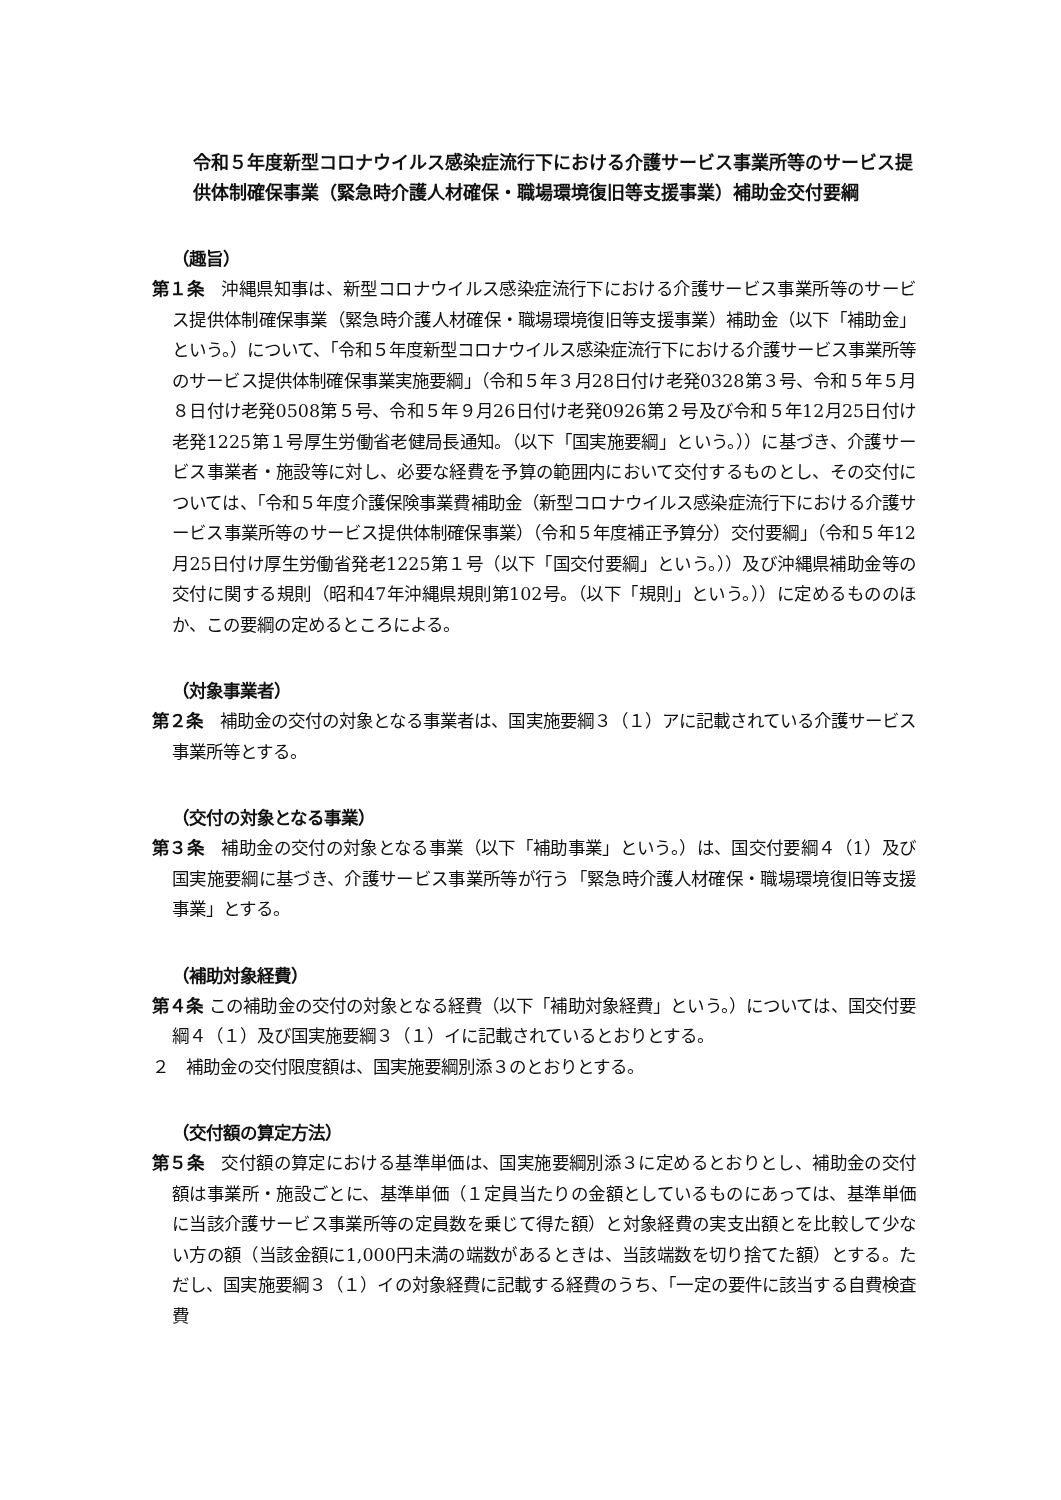令和５年度新型コロナウイルス感染症流行下における介護サービス事業所等のサービス提供体制確保事業（緊急時介護人材確保・職場環境復旧等支援事業）補助金交付要綱
（趣旨）
第１条　沖縄県知事は、新型コロナウイルス感染症流行下における介護サービス事業所等のサービス提供体制確保事業（緊急時介護人材確保・職場環境復旧等支援事業）補助金（以下「補助金」という。）について、「令和５年度新型コロナウイルス感染症流行下における介護サービス事業所等のサービス提供体制確保事業実施要綱」（令和５年３月28日付け老発0328第３号、令和５年５月８日付け老発0508第５号、令和５年９月26日付け老発0926第２号及び令和５年12月25日付け老発1225第１号厚生労働省老健局長通知。（以下「国実施要綱」という。））に基づき、介護サービス事業者・施設等に対し、必要な経費を予算の範囲内において交付するものとし、その交付については、「令和５年度介護保険事業費補助金（新型コロナウイルス感染症流行下における介護サービス事業所等のサービス提供体制確保事業）（令和５年度補正予算分）交付要綱」（令和５年12月25日付け厚生労働省発老1225第１号（以下「国交付要綱」という。））及び沖縄県補助金等の交付に関する規則（昭和47年沖縄県規則第102号。（以下「規則」という。））に定めるもののほか、この要綱の定めるところによる。
（対象事業者）
第２条　補助金の交付の対象となる事業者は、国実施要綱３（１）アに記載されている介護サービス事業所等とする。
（交付の対象となる事業）
第３条　補助金の交付の対象となる事業（以下「補助事業」という。）は、国交付要綱４（1）及び国実施要綱に基づき、介護サービス事業所等が行う「緊急時介護人材確保・職場環境復旧等支援事業」とする。
（補助対象経費）
第４条 この補助金の交付の対象となる経費（以下「補助対象経費」という。）については、国交付要綱４（１）及び国実施要綱３（１）イに記載されているとおりとする。
２　補助金の交付限度額は、国実施要綱別添３のとおりとする。
（交付額の算定方法）
第５条　交付額の算定における基準単価は、国実施要綱別添３に定めるとおりとし、補助金の交付額は事業所・施設ごとに、基準単価（１定員当たりの金額としているものにあっては、基準単価に当該介護サービス事業所等の定員数を乗じて得た額）と対象経費の実支出額とを比較して少ない方の額（当該金額に1,000円未満の端数があるときは、当該端数を切り捨てた額）とする。ただし、国実施要綱３（１）イの対象経費に記載する経費のうち、「一定の要件に該当する自費検査費